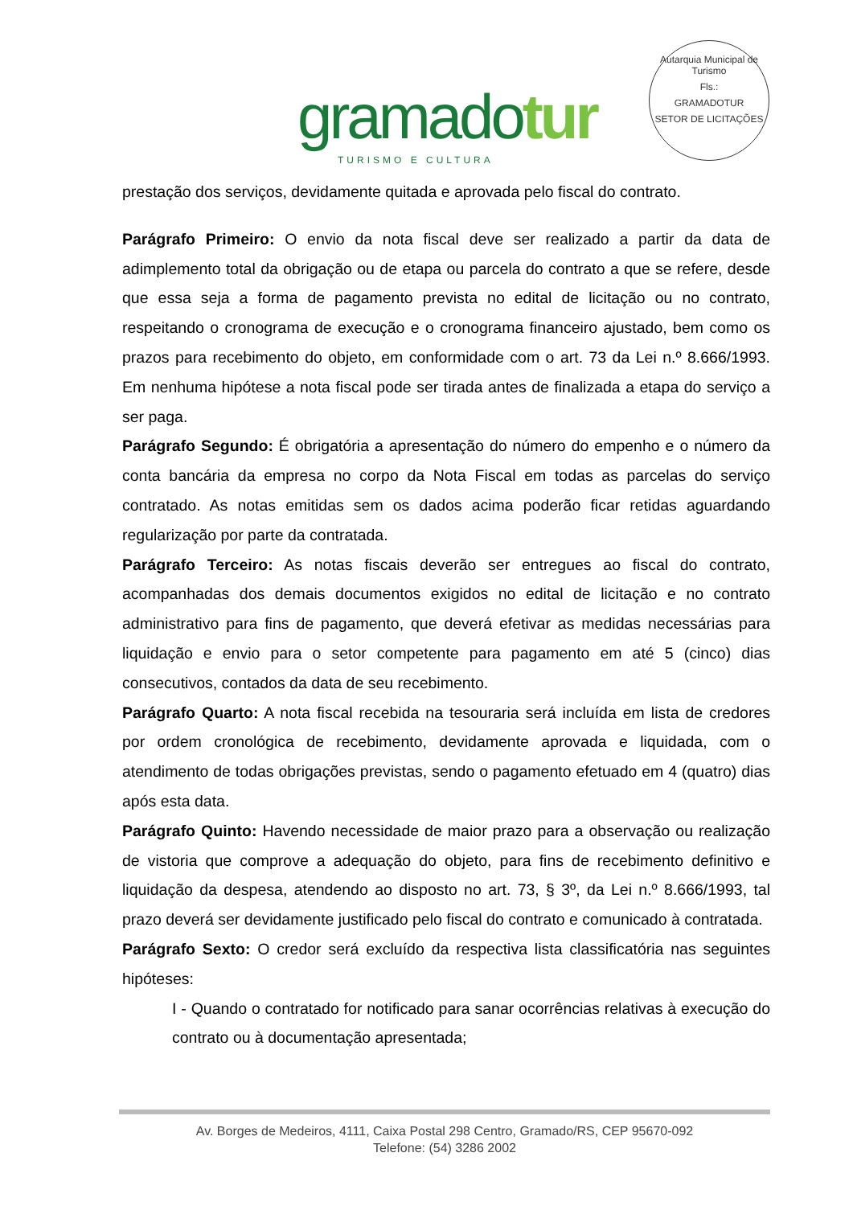gramadotur
TURISMO E CULTURA
Autarquia Municipal de Turismo
Fls.:
GRAMADOTUR
SETOR DE LICITAÇÕES
prestação dos serviços, devidamente quitada e aprovada pelo fiscal do contrato.
Parágrafo Primeiro: O envio da nota fiscal deve ser realizado a partir da data de adimplemento total da obrigação ou de etapa ou parcela do contrato a que se refere, desde que essa seja a forma de pagamento prevista no edital de licitação ou no contrato, respeitando o cronograma de execução e o cronograma financeiro ajustado, bem como os prazos para recebimento do objeto, em conformidade com o art. 73 da Lei n.º 8.666/1993. Em nenhuma hipótese a nota fiscal pode ser tirada antes de finalizada a etapa do serviço a ser paga.
Parágrafo Segundo: É obrigatória a apresentação do número do empenho e o número da conta bancária da empresa no corpo da Nota Fiscal em todas as parcelas do serviço contratado. As notas emitidas sem os dados acima poderão ficar retidas aguardando regularização por parte da contratada.
Parágrafo Terceiro: As notas fiscais deverão ser entregues ao fiscal do contrato, acompanhadas dos demais documentos exigidos no edital de licitação e no contrato administrativo para fins de pagamento, que deverá efetivar as medidas necessárias para liquidação e envio para o setor competente para pagamento em até 5 (cinco) dias consecutivos, contados da data de seu recebimento.
Parágrafo Quarto: A nota fiscal recebida na tesouraria será incluída em lista de credores por ordem cronológica de recebimento, devidamente aprovada e liquidada, com o atendimento de todas obrigações previstas, sendo o pagamento efetuado em 4 (quatro) dias após esta data.
Parágrafo Quinto: Havendo necessidade de maior prazo para a observação ou realização de vistoria que comprove a adequação do objeto, para fins de recebimento definitivo e liquidação da despesa, atendendo ao disposto no art. 73, § 3º, da Lei n.º 8.666/1993, tal prazo deverá ser devidamente justificado pelo fiscal do contrato e comunicado à contratada.
Parágrafo Sexto: O credor será excluído da respectiva lista classificatória nas seguintes hipóteses:
I - Quando o contratado for notificado para sanar ocorrências relativas à execução do contrato ou à documentação apresentada;
Av. Borges de Medeiros, 4111, Caixa Postal 298 Centro, Gramado/RS, CEP 95670-092
Telefone: (54) 3286 2002